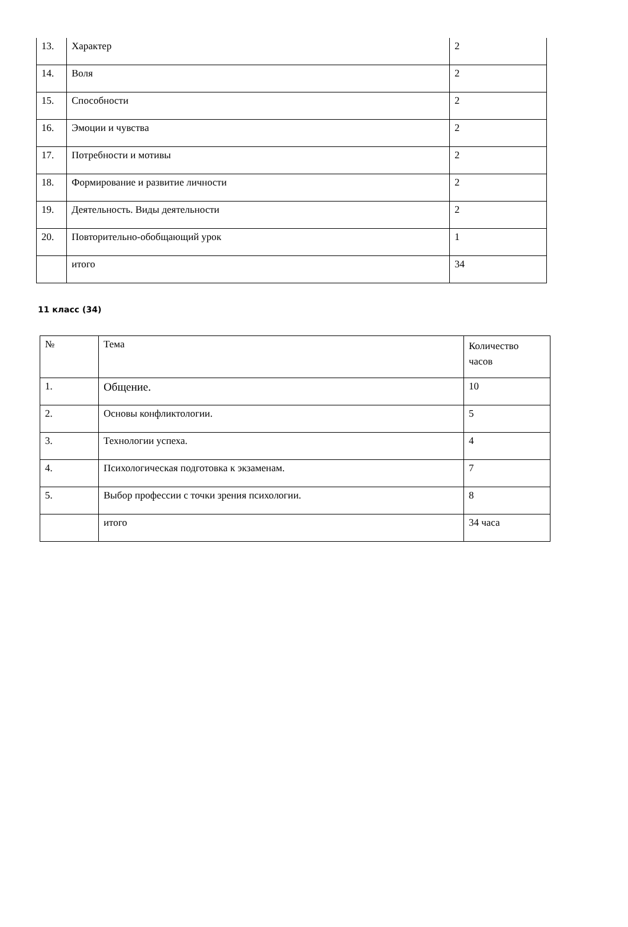| 13. | Характер | 2 |
| 14. | Воля | 2 |
| 15. | Способности | 2 |
| 16. | Эмоции и чувства | 2 |
| 17. | Потребности и мотивы | 2 |
| 18. | Формирование и развитие личности | 2 |
| 19. | Деятельность. Виды деятельности | 2 |
| 20. | Повторительно-обобщающий урок | 1 |
| | итого | 34 |
11 класс (34)
| № | Тема | Количество часов |
| 1. | Общение. | 10 |
| 2. | Основы конфликтологии. | 5 |
| 3. | Технологии успеха. | 4 |
| 4. | Психологическая подготовка к экзаменам. | 7 |
| 5. | Выбор профессии с точки зрения психологии. | 8 |
| | итого | 34 часа |